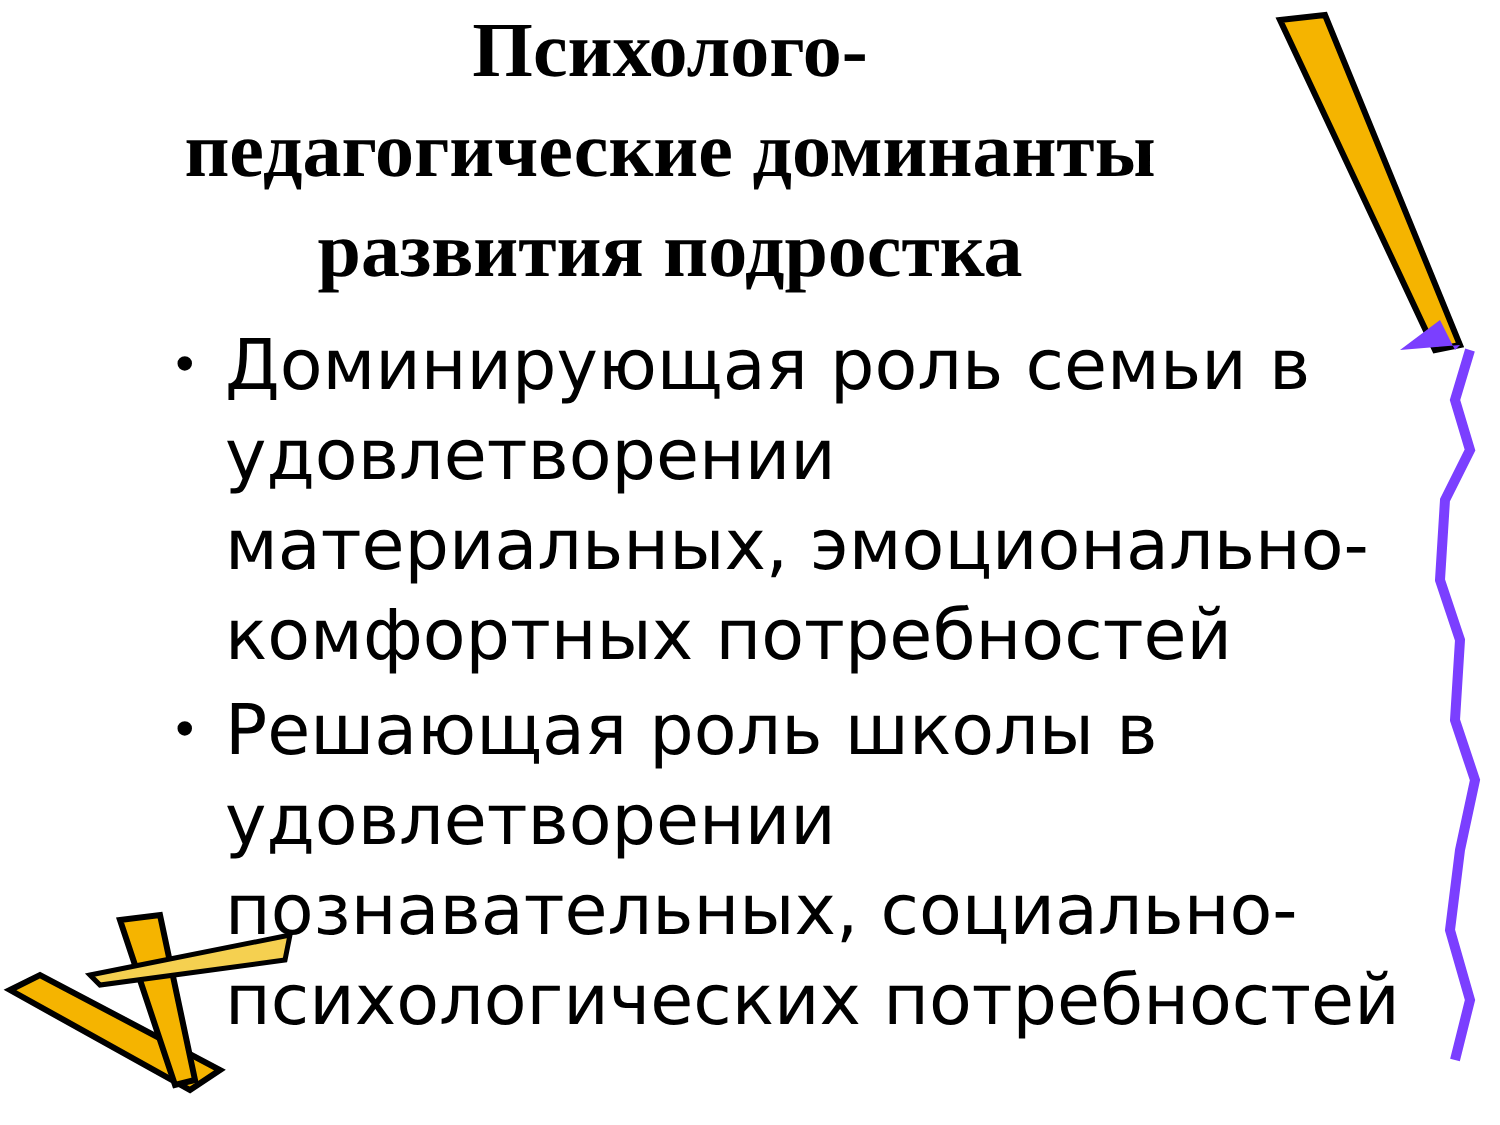Психолого-
педагогические доминанты
развития подростка
• Доминирующая роль семьи в удовлетворении материальных, эмоционально-комфортных потребностей
• Решающая роль школы в удовлетворении познавательных, социально-психологических потребностей